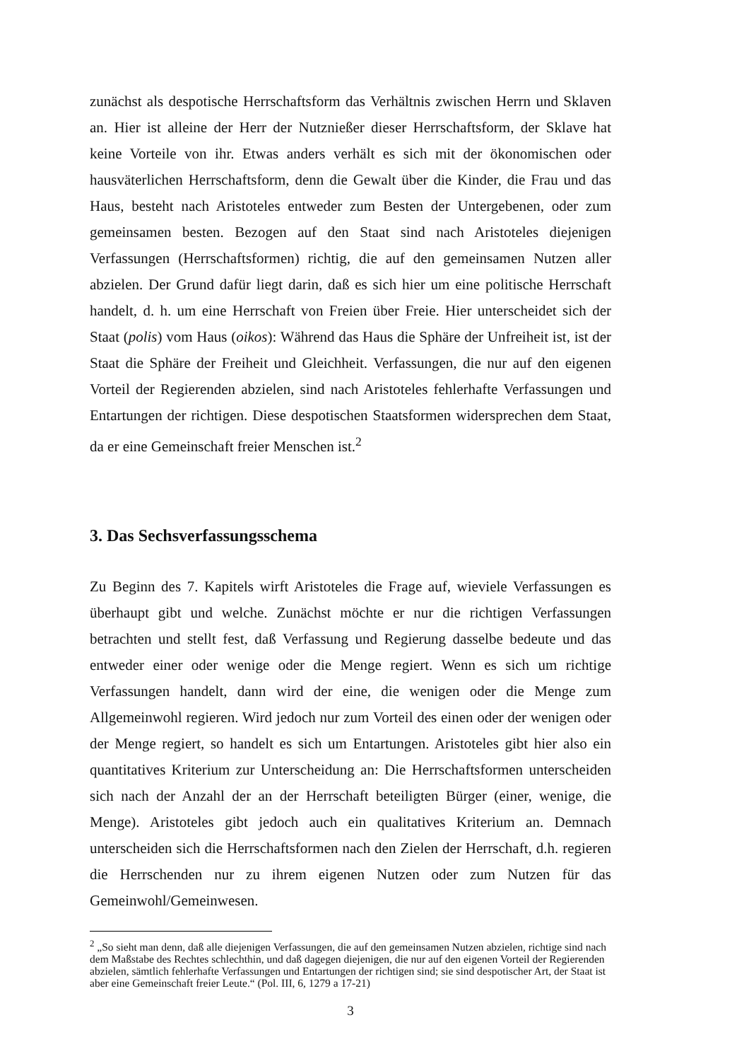zunächst als despotische Herrschaftsform das Verhältnis zwischen Herrn und Sklaven an. Hier ist alleine der Herr der Nutznießer dieser Herrschaftsform, der Sklave hat keine Vorteile von ihr. Etwas anders verhält es sich mit der ökonomischen oder hausväterlichen Herrschaftsform, denn die Gewalt über die Kinder, die Frau und das Haus, besteht nach Aristoteles entweder zum Besten der Untergebenen, oder zum gemeinsamen besten. Bezogen auf den Staat sind nach Aristoteles diejenigen Verfassungen (Herrschaftsformen) richtig, die auf den gemeinsamen Nutzen aller abzielen. Der Grund dafür liegt darin, daß es sich hier um eine politische Herrschaft handelt, d. h. um eine Herrschaft von Freien über Freie. Hier unterscheidet sich der Staat (polis) vom Haus (oikos): Während das Haus die Sphäre der Unfreiheit ist, ist der Staat die Sphäre der Freiheit und Gleichheit. Verfassungen, die nur auf den eigenen Vorteil der Regierenden abzielen, sind nach Aristoteles fehlerhafte Verfassungen und Entartungen der richtigen. Diese despotischen Staatsformen widersprechen dem Staat, da er eine Gemeinschaft freier Menschen ist.<sup>2</sup>
3. Das Sechsverfassungsschema
Zu Beginn des 7. Kapitels wirft Aristoteles die Frage auf, wieviele Verfassungen es überhaupt gibt und welche. Zunächst möchte er nur die richtigen Verfassungen betrachten und stellt fest, daß Verfassung und Regierung dasselbe bedeute und das entweder einer oder wenige oder die Menge regiert. Wenn es sich um richtige Verfassungen handelt, dann wird der eine, die wenigen oder die Menge zum Allgemeinwohl regieren. Wird jedoch nur zum Vorteil des einen oder der wenigen oder der Menge regiert, so handelt es sich um Entartungen. Aristoteles gibt hier also ein quantitatives Kriterium zur Unterscheidung an: Die Herrschaftsformen unterscheiden sich nach der Anzahl der an der Herrschaft beteiligten Bürger (einer, wenige, die Menge). Aristoteles gibt jedoch auch ein qualitatives Kriterium an. Demnach unterscheiden sich die Herrschaftsformen nach den Zielen der Herrschaft, d.h. regieren die Herrschenden nur zu ihrem eigenen Nutzen oder zum Nutzen für das Gemeinwohl/Gemeinwesen.
<sup>2</sup> „So sieht man denn, daß alle diejenigen Verfassungen, die auf den gemeinsamen Nutzen abzielen, richtige sind nach dem Maßstabe des Rechtes schlechthin, und daß dagegen diejenigen, die nur auf den eigenen Vorteil der Regierenden abzielen, sämtlich fehlerhafte Verfassungen und Entartungen der richtigen sind; sie sind despotischer Art, der Staat ist aber eine Gemeinschaft freier Leute.“ (Pol. III, 6, 1279 a 17-21)
3